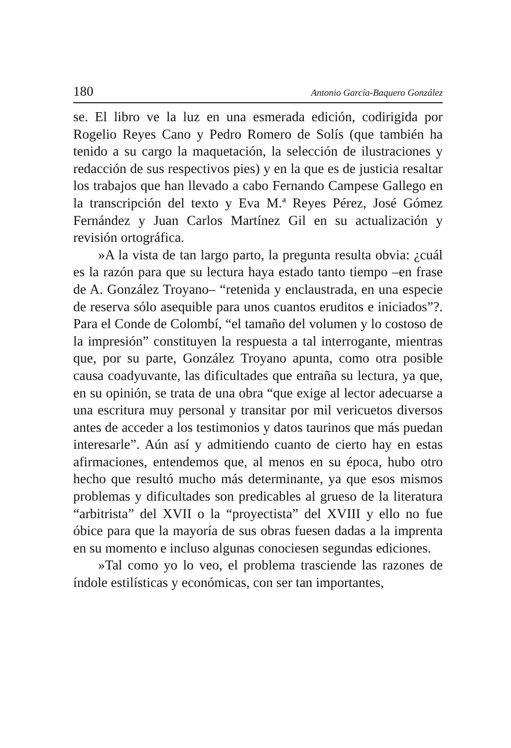180 Antonio García-Baquero González
se. El libro ve la luz en una esmerada edición, codirigida por Rogelio Reyes Cano y Pedro Romero de Solís (que también ha tenido a su cargo la maquetación, la selección de ilustraciones y redacción de sus respectivos pies) y en la que es de justicia resaltar los trabajos que han llevado a cabo Fernando Campese Gallego en la transcripción del texto y Eva M.ª Reyes Pérez, José Gómez Fernández y Juan Carlos Martínez Gil en su actualización y revisión ortográfica.
»A la vista de tan largo parto, la pregunta resulta obvia: ¿cuál es la razón para que su lectura haya estado tanto tiempo –en frase de A. González Troyano– “retenida y enclaustrada, en una especie de reserva sólo asequible para unos cuantos eruditos e iniciados”?. Para el Conde de Colombí, “el tamaño del volumen y lo costoso de la impresión” constituyen la respuesta a tal interrogante, mientras que, por su parte, González Troyano apunta, como otra posible causa coadyuvante, las dificultades que entraña su lectura, ya que, en su opinión, se trata de una obra “que exige al lector adecuarse a una escritura muy personal y transitar por mil vericuetos diversos antes de acceder a los testimonios y datos taurinos que más puedan interesarle”. Aún así y admitiendo cuanto de cierto hay en estas afirmaciones, entendemos que, al menos en su época, hubo otro hecho que resultó mucho más determinante, ya que esos mismos problemas y dificultades son predicables al grueso de la literatura “arbitrista” del XVII o la “proyectista” del XVIII y ello no fue óbice para que la mayoría de sus obras fuesen dadas a la imprenta en su momento e incluso algunas conociesen segundas ediciones.
»Tal como yo lo veo, el problema trasciende las razones de índole estilísticas y económicas, con ser tan importantes,